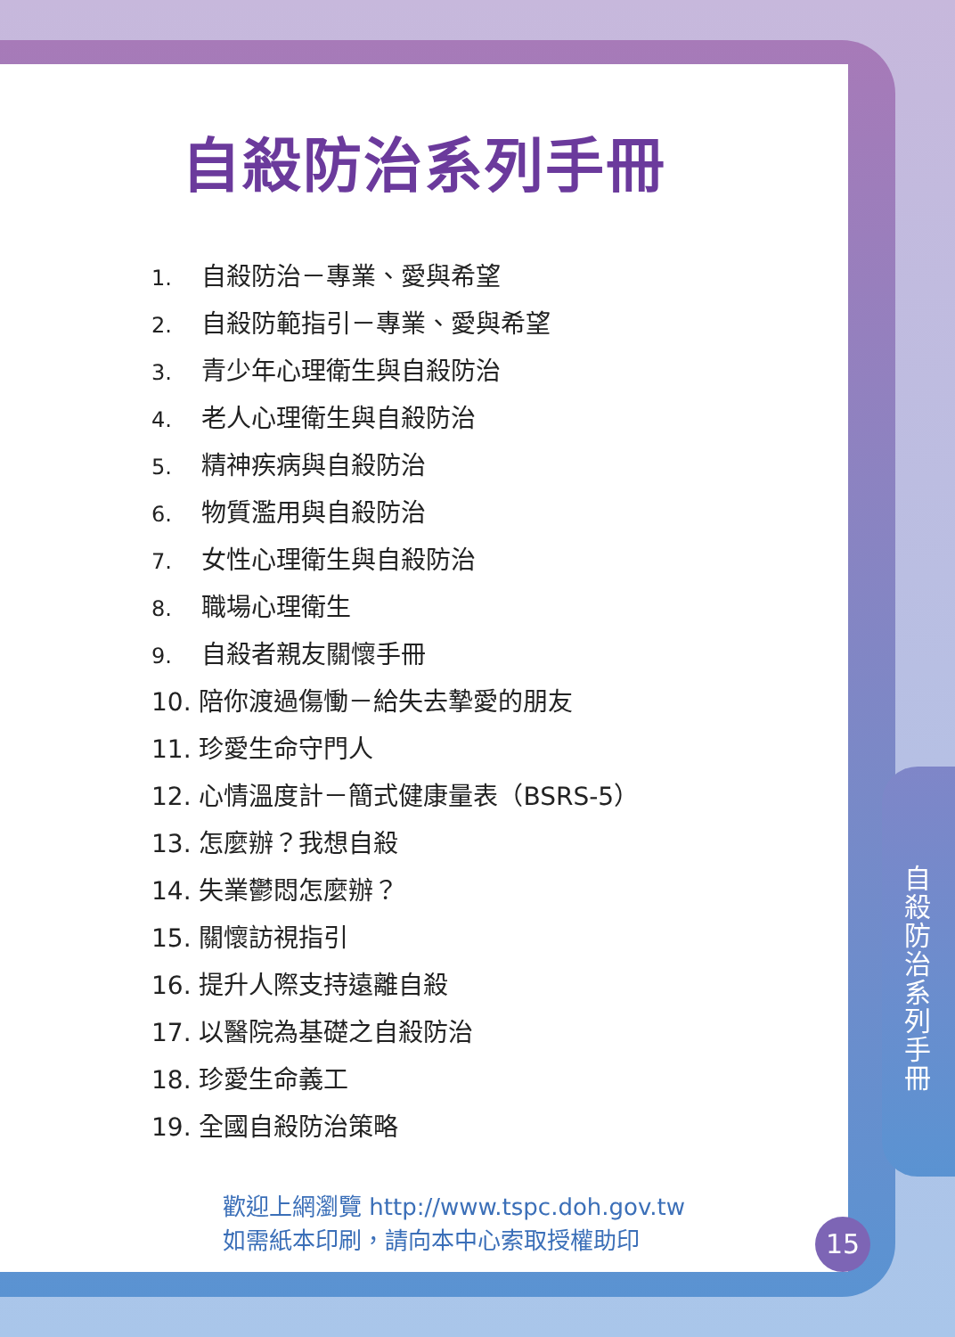自殺防治系列手冊
1. 自殺防治－專業、愛與希望
2. 自殺防範指引－專業、愛與希望
3. 青少年心理衛生與自殺防治
4. 老人心理衛生與自殺防治
5. 精神疾病與自殺防治
6. 物質濫用與自殺防治
7. 女性心理衛生與自殺防治
8. 職場心理衛生
9. 自殺者親友關懷手冊
10. 陪你渡過傷慟－給失去摯愛的朋友
11. 珍愛生命守門人
12. 心情溫度計－簡式健康量表（BSRS-5）
13. 怎麼辦？我想自殺
14. 失業鬱悶怎麼辦？
15. 關懷訪視指引
16. 提升人際支持遠離自殺
17. 以醫院為基礎之自殺防治
18. 珍愛生命義工
19. 全國自殺防治策略
歡迎上網瀏覽 http://www.tspc.doh.gov.tw
如需紙本印刷，請向本中心索取授權助印
自殺防治系列手冊
15